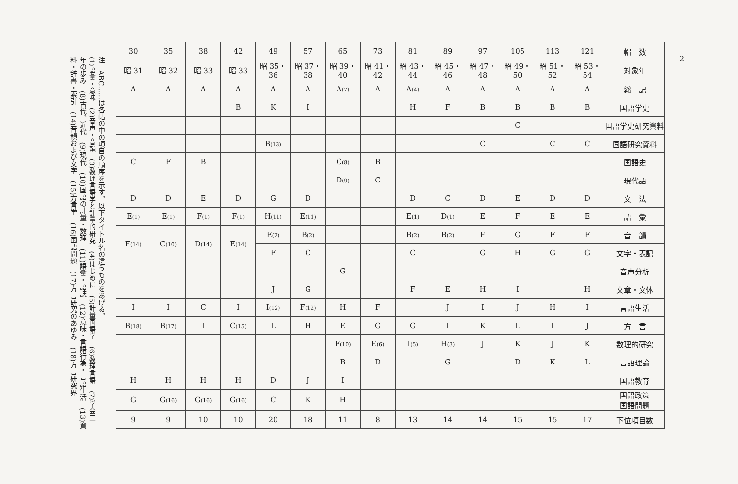注　ABC……は各帖の中の項目の順序を示す。以下タイトル名の違うものをあげる。
(1)語彙・意味　(2)音声・音韻　(3)数理言語学と計量的研究　(4)はじめに　(5)計量国語学　(6)数理言語　(7)学会二
年の歩み　(8)古代、近代　(9)現代　(10)国語の計量・数理　(11)語彙・語誌　(12)意味・言語行為・言語生活　(13)資
料・辞書・索引　(14)音韻および文字　(15)方言学　(16)国語問題　(17)方言研究のあゆみ　(18)方言研究界
| 30 | 35 | 38 | 42 | 49 | 57 | 65 | 73 | 81 | 89 | 97 | 105 | 113 | 121 | 帽 数 |
| 昭 31 | 昭 32 | 昭 33 | 昭 33 | 昭 35・36 | 昭 37・38 | 昭 39・40 | 昭 41・42 | 昭 43・44 | 昭 45・46 | 昭 47・48 | 昭 49・50 | 昭 51・52 | 昭 53・54 | 対象年 |
| A | A | A | A | A | A | A (7) | A | A (4) | A | A | A | A | A | 総 記 |
| | | | B | K | I | | | H | F | B | B | B | B | 国語学史 |
| | | | | | | | | | | | C | | | 国語学史研究資料 |
| | | | | B (13) | | | | | | C | | C | C | 国語研究資料 |
| C | F | B | | | | C (8) | B | | | | | | | 国語史 |
| | | | | | | D (9) | C | | | | | | | 現代語 |
| D | D | E | D | G | D | | | D | C | D | E | D | D | 文 法 |
| E (1) | E (1) | F (1) | F (1) | H (11) | E (11) | | | E (1) | D (1) | E | F | E | E | 語 彙 |
| F (14) | C (10) | D (14) | E (14) | E (2) | B (2) | | | B (2) | B (2) | F | G | F | F | 音 韻 |
| | | | | F | C | | | C | | G | H | G | G | 文字・表記 |
| | | | | | | G | | | | | | | | 音声分析 |
| | | | | J | G | | | F | E | H | I | | H | 文章・文体 |
| I | I | C | I | I (12) | F (12) | H | F | | J | I | J | H | I | 言語生活 |
| B (18) | B (17) | I | C (15) | L | H | E | G | G | I | K | L | I | J | 方 言 |
| | | | | | | F (10) | E (6) | I (5) | H (3) | J | K | J | K | 数理的研究 |
| | | | | | | B | D | | G | | D | K | L | 言語理論 |
| H | H | H | H | D | J | I | | | | | | | | 国語教育 |
| G | G (16) | G (16) | G (16) | C | K | H | | | | | | | | 国語政策 国語問題 |
| 9 | 9 | 10 | 10 | 20 | 18 | 11 | 8 | 13 | 14 | 14 | 15 | 15 | 17 | 下位項目数 |
2